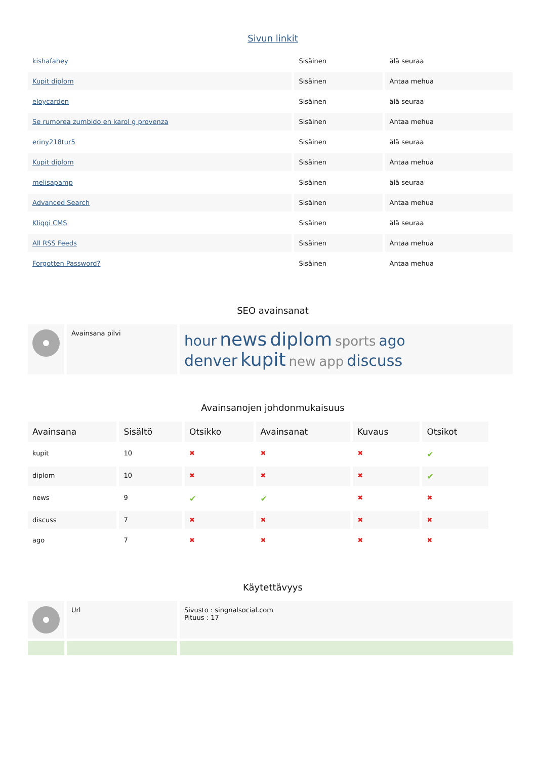Sivun linkit
| kishafahey | Sisäinen | älä seuraa |
| Kupit diplom | Sisäinen | Antaa mehua |
| eloycarden | Sisäinen | älä seuraa |
| Se rumorea zumbido en karol g provenza | Sisäinen | Antaa mehua |
| eriny218tur5 | Sisäinen | älä seuraa |
| Kupit diplom | Sisäinen | Antaa mehua |
| melisapamp | Sisäinen | älä seuraa |
| Advanced Search | Sisäinen | Antaa mehua |
| Kliqqi CMS | Sisäinen | älä seuraa |
| All RSS Feeds | Sisäinen | Antaa mehua |
| Forgotten Password? | Sisäinen | Antaa mehua |
SEO avainsanat
| | Avainsana pilvi | hour news diplom sports ago denver kupit new app discuss |
Avainsanojen johdonmukaisuus
| Avainsana | Sisältö | Otsikko | Avainsanat | Kuvaus | Otsikot |
| --- | --- | --- | --- | --- | --- |
| kupit | 10 | ✖ | ✖ | ✖ | ✔ |
| diplom | 10 | ✖ | ✖ | ✖ | ✔ |
| news | 9 | ✔ | ✔ | ✖ | ✖ |
| discuss | 7 | ✖ | ✖ | ✖ | ✖ |
| ago | 7 | ✖ | ✖ | ✖ | ✖ |
Käytettävyys
| | Url | Sivusto : singnalsocial.com Pituus : 17 |